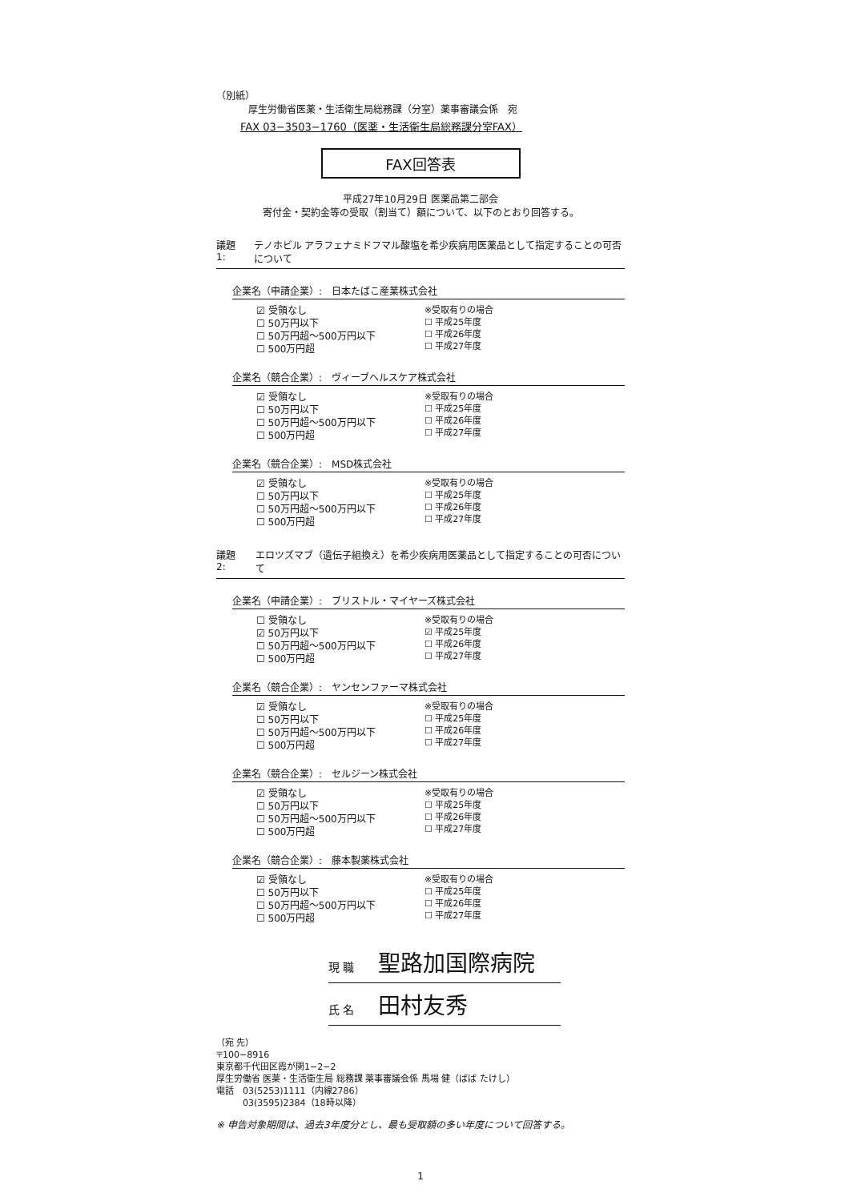（別紙）
厚生労働省医薬・生活衛生局総務課（分室）薬事審議会係　宛
FAX 03−3503−1760（医薬・生活衛生局総務課分室FAX）
FAX回答表
平成27年10月29日 医薬品第二部会
寄付金・契約金等の受取（割当て）額について、以下のとおり回答する。
議題1: テノホビル アラフェナミドフマル酸塩を希少疾病用医薬品として指定することの可否について
企業名（申請企業）:　日本たばこ産業株式会社
☑ 受領なし
☐ 50万円以下
☐ 50万円超〜500万円以下
☐ 500万円超
※受取有りの場合
☐ 平成25年度
☐ 平成26年度
☐ 平成27年度
企業名（競合企業）:　ヴィーブヘルスケア株式会社
☑ 受領なし
☐ 50万円以下
☐ 50万円超〜500万円以下
☐ 500万円超
※受取有りの場合
☐ 平成25年度
☐ 平成26年度
☐ 平成27年度
企業名（競合企業）:　MSD株式会社
☑ 受領なし
☐ 50万円以下
☐ 50万円超〜500万円以下
☐ 500万円超
※受取有りの場合
☐ 平成25年度
☐ 平成26年度
☐ 平成27年度
議題2: エロツズマブ（遺伝子組換え）を希少疾病用医薬品として指定することの可否について
企業名（申請企業）:　ブリストル・マイヤーズ株式会社
☐ 受領なし
☑ 50万円以下
☐ 50万円超〜500万円以下
☐ 500万円超
※受取有りの場合
☑ 平成25年度
☐ 平成26年度
☐ 平成27年度
企業名（競合企業）:　ヤンセンファーマ株式会社
☑ 受領なし
☐ 50万円以下
☐ 50万円超〜500万円以下
☐ 500万円超
※受取有りの場合
☐ 平成25年度
☐ 平成26年度
☐ 平成27年度
企業名（競合企業）:　セルジーン株式会社
☑ 受領なし
☐ 50万円以下
☐ 50万円超〜500万円以下
☐ 500万円超
※受取有りの場合
☐ 平成25年度
☐ 平成26年度
☐ 平成27年度
企業名（競合企業）:　藤本製薬株式会社
☑ 受領なし
☐ 50万円以下
☐ 50万円超〜500万円以下
☐ 500万円超
※受取有りの場合
☐ 平成25年度
☐ 平成26年度
☐ 平成27年度
現 職 聖路加国際病院
氏 名 田村友秀
（宛 先）
〒100−8916
東京都千代田区霞が関1−2−2
厚生労働省 医薬・生活衛生局 総務課 薬事審議会係 馬場 健（ばば たけし）
電話　03(5253)1111（内線2786）
　　　03(3595)2384（18時以降）
※ 申告対象期間は、過去3年度分とし、最も受取額の多い年度について回答する。
1